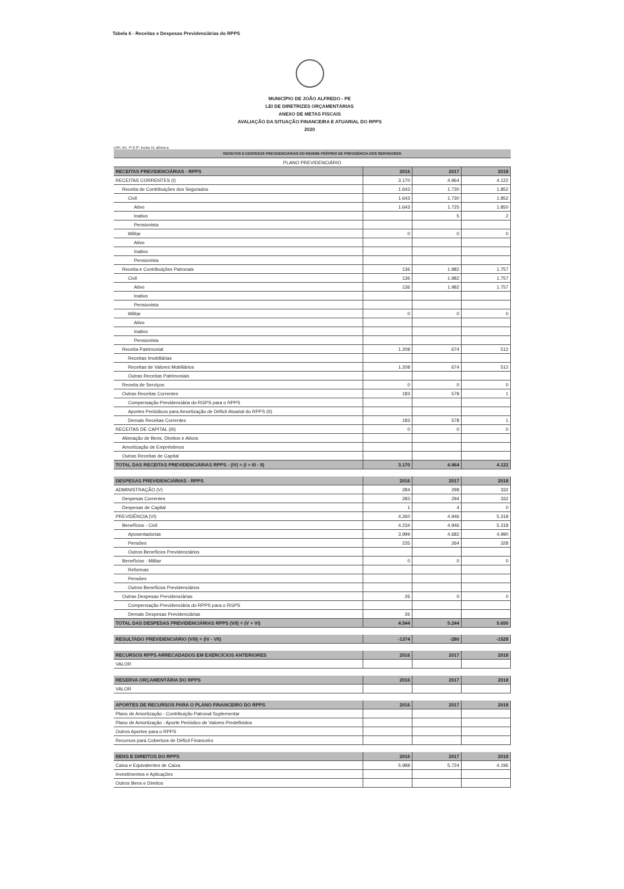Tabela 6 - Receitas e Despesas Previdenciárias do RPPS
MUNICÍPIO DE JOÃO ALFREDO - PE
LEI DE DIRETRIZES ORÇAMENTÁRIAS
ANEXO DE METAS FISCAIS
AVALIAÇÃO DA SITUAÇÃO FINANCEIRA E ATUARIAL DO RPPS
2020
LRF, Art. 4º § 2º, inciso IV, alínea a
| RECEITAS E DESPESAS PREVIDENCIÁRIAS DO REGIME PRÓPRIO DE PREVIDÊNCIA DOS SERVIDORES | | | |
| PLANO PREVIDENCIÁRIO | | | |
| RECEITAS PREVIDENCIÁRIAS - RPPS | 2016 | 2017 | 2018 |
| RECEITAS CORRENTES (I) | 3.170 | 4.964 | 4.122 |
| Receita de Contribuições dos Segurados | 1.643 | 1.730 | 1.852 |
| Civil | 1.643 | 1.730 | 1.852 |
| Ativo | 1.643 | 1.725 | 1.850 |
| Inativo | | 5 | 2 |
| Pensionista | | | |
| Militar | 0 | 0 | 0 |
| Ativo | | | |
| Inativo | | | |
| Pensionista | | | |
| Receita e Contribuições Patronais | 136 | 1.982 | 1.757 |
| Civil | 136 | 1.982 | 1.757 |
| Ativo | 136 | 1.982 | 1.757 |
| Inativo | | | |
| Pensionista | | | |
| Militar | 0 | 0 | 0 |
| Ativo | | | |
| Inativo | | | |
| Pensionista | | | |
| Receita Patrimonial | 1.208 | 674 | 512 |
| Receitas Imobiliárias | | | |
| Receitas de Valores Mobiliários | 1.208 | 674 | 512 |
| Outras Receitas Patrimoniais | | | |
| Receita de Serviços | 0 | 0 | 0 |
| Outras Receitas Correntes | 183 | 578 | 1 |
| Compensação Previdenciária do RGPS para o RPPS | | | |
| Aportes Periódicos para Amortização de Déficit Atuarial do RPPS (II) | | | |
| Demais Receitas Correntes | 183 | 578 | 1 |
| RECEITAS DE CAPITAL (III) | 0 | 0 | 0 |
| Alienação de Bens, Direitos e Ativos | | | |
| Amortização de Empréstimos | | | |
| Outras Receitas de Capital | | | |
| TOTAL DAS RECEITAS PREVIDENCIÁRIAS RPPS - (IV) = (I + III - II) | 3.170 | 4.964 | 4.122 |
| DESPESAS PREVIDENCIÁRIAS - RPPS | 2016 | 2017 | 2018 |
| --- | --- | --- | --- |
| ADMINISTRAÇÃO (V) | 284 | 298 | 332 |
| Despesas Correntes | 283 | 294 | 332 |
| Despesas de Capital | 1 | 4 | 0 |
| PREVIDÊNCIA (VI) | 4.260 | 4.946 | 5.318 |
| Benefícios - Civil | 4.234 | 4.946 | 5.318 |
| Aposentadorias | 3.999 | 4.682 | 4.990 |
| Pensões | 235 | 264 | 328 |
| Outros Benefícios Previdenciários | | | |
| Benefícios - Militar | 0 | 0 | 0 |
| Reformas | | | |
| Pensões | | | |
| Outros Benefícios Previdenciários | | | |
| Outras Despesas Previdenciárias | 26 | 0 | 0 |
| Compensação Previdenciária do RPPS para o RGPS | | | |
| Demais Despesas Previdenciárias | 26 | | |
| TOTAL DAS DESPESAS PREVIDENCIÁRIAS RPPS (VII) = (V + VI) | 4.544 | 5.244 | 5.650 |
| RESULTADO PREVIDENCIÁRIO (VIII) = (IV - VII) | -1374 | -280 | -1528 |
| RECURSOS RPPS ARRECADADOS EM EXERCÍCIOS ANTERIORES | 2016 | 2017 | 2018 |
| --- | --- | --- | --- |
| VALOR | | | |
| RESERVA ORÇAMENTÁRIA DO RPPS | 2016 | 2017 | 2018 |
| --- | --- | --- | --- |
| VALOR | | | |
| APORTES DE RECURSOS PARA O PLANO FINANCEIRO DO RPPS | 2016 | 2017 | 2018 |
| --- | --- | --- | --- |
| Plano de Amortização - Contribuição Patronal Suplementar | | | |
| Plano de Amortização - Aporte Periódico de Valores Predefinidos | | | |
| Outros Aportes para o RPPS | | | |
| Recursos para Cobertura de Déficit Financeiro | | | |
| BENS E DIREITOS DO RPPS | 2016 | 2017 | 2018 |
| --- | --- | --- | --- |
| Caixa e Equivalentes de Caixa | 5.988 | 5.724 | 4.196 |
| Investimentos e Aplicações | | | |
| Outros Bens e Direitos | | | |